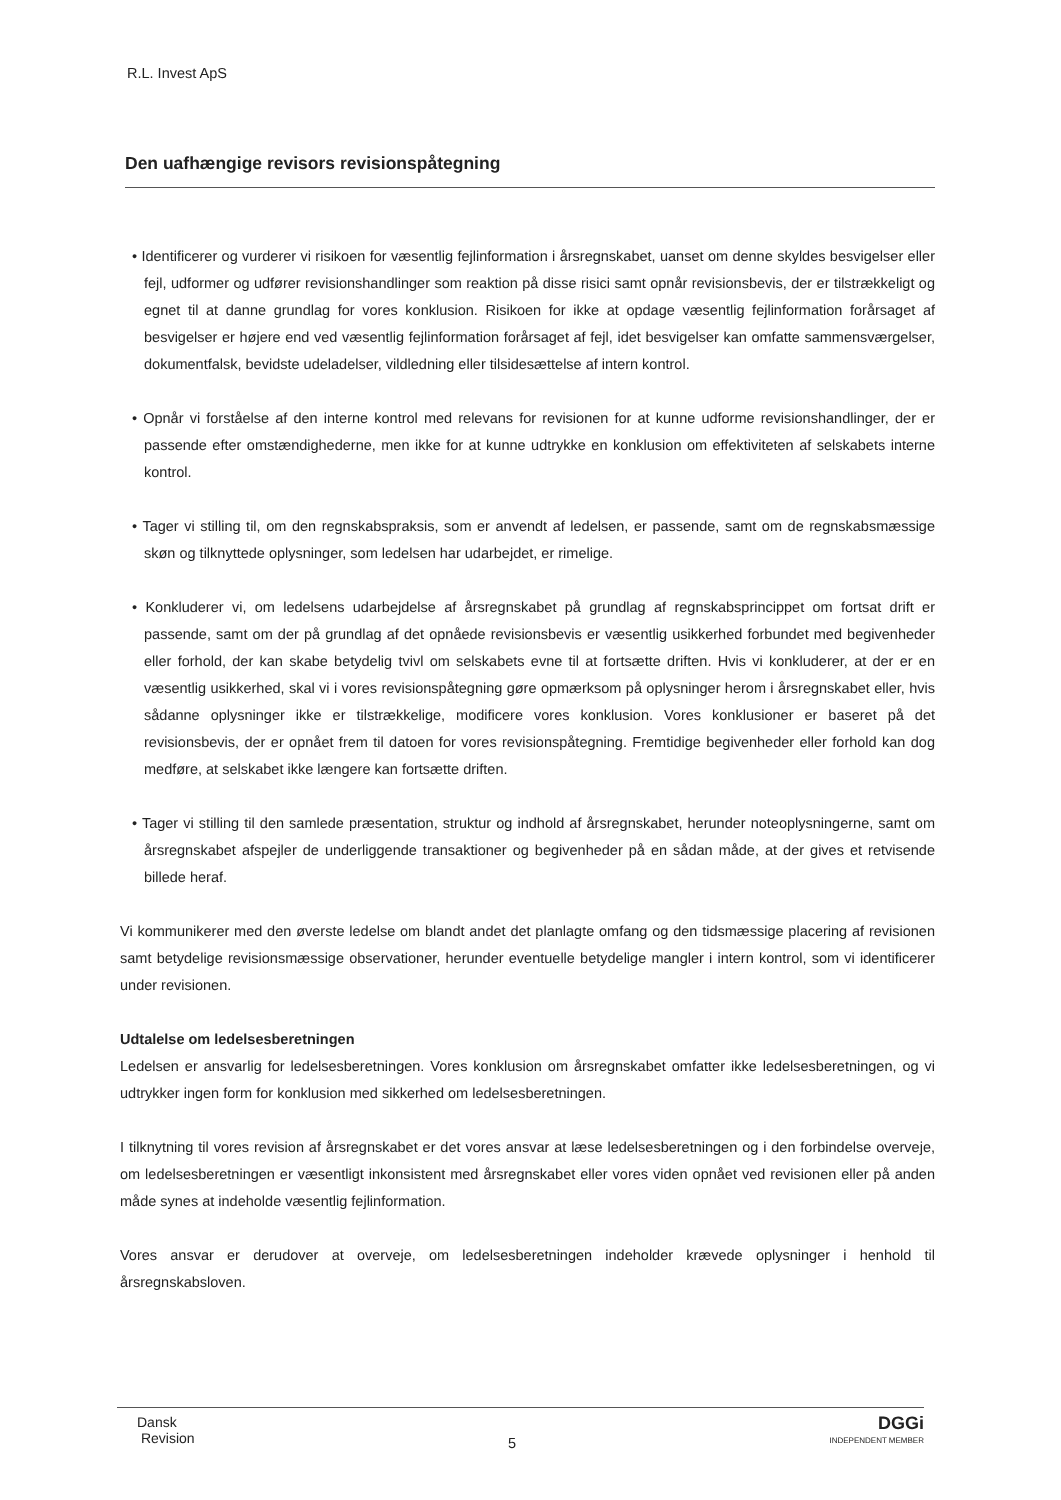R.L. Invest ApS
Den uafhængige revisors revisionspåtegning
• Identificerer og vurderer vi risikoen for væsentlig fejlinformation i årsregnskabet, uanset om denne skyldes besvigelser eller fejl, udformer og udfører revisionshandlinger som reaktion på disse risici samt opnår revisionsbevis, der er tilstrækkeligt og egnet til at danne grundlag for vores konklusion. Risikoen for ikke at opdage væsentlig fejlinformation forårsaget af besvigelser er højere end ved væsentlig fejlinformation forårsaget af fejl, idet besvigelser kan omfatte sammensværgelser, dokumentfalsk, bevidste udeladelser, vildledning eller tilsidesættelse af intern kontrol.
• Opnår vi forståelse af den interne kontrol med relevans for revisionen for at kunne udforme revisionshandlinger, der er passende efter omstændighederne, men ikke for at kunne udtrykke en konklusion om effektiviteten af selskabets interne kontrol.
• Tager vi stilling til, om den regnskabspraksis, som er anvendt af ledelsen, er passende, samt om de regnskabsmæssige skøn og tilknyttede oplysninger, som ledelsen har udarbejdet, er rimelige.
• Konkluderer vi, om ledelsens udarbejdelse af årsregnskabet på grundlag af regnskabsprincippet om fortsat drift er passende, samt om der på grundlag af det opnåede revisionsbevis er væsentlig usikkerhed forbundet med begivenheder eller forhold, der kan skabe betydelig tvivl om selskabets evne til at fortsætte driften. Hvis vi konkluderer, at der er en væsentlig usikkerhed, skal vi i vores revisionspåtegning gøre opmærksom på oplysninger herom i årsregnskabet eller, hvis sådanne oplysninger ikke er tilstrækkelige, modificere vores konklusion. Vores konklusioner er baseret på det revisionsbevis, der er opnået frem til datoen for vores revisionspåtegning. Fremtidige begivenheder eller forhold kan dog medføre, at selskabet ikke længere kan fortsætte driften.
• Tager vi stilling til den samlede præsentation, struktur og indhold af årsregnskabet, herunder noteoplysningerne, samt om årsregnskabet afspejler de underliggende transaktioner og begivenheder på en sådan måde, at der gives et retvisende billede heraf.
Vi kommunikerer med den øverste ledelse om blandt andet det planlagte omfang og den tidsmæssige placering af revisionen samt betydelige revisionsmæssige observationer, herunder eventuelle betydelige mangler i intern kontrol, som vi identificerer under revisionen.
Udtalelse om ledelsesberetningen
Ledelsen er ansvarlig for ledelsesberetningen. Vores konklusion om årsregnskabet omfatter ikke ledelsesberetningen, og vi udtrykker ingen form for konklusion med sikkerhed om ledelsesberetningen.
I tilknytning til vores revision af årsregnskabet er det vores ansvar at læse ledelsesberetningen og i den forbindelse overveje, om ledelsesberetningen er væsentligt inkonsistent med årsregnskabet eller vores viden opnået ved revisionen eller på anden måde synes at indeholde væsentlig fejlinformation.
Vores ansvar er derudover at overveje, om ledelsesberetningen indeholder krævede oplysninger i henhold til årsregnskabsloven.
Dansk
Revision
5
DGGi
INDEPENDENT MEMBER